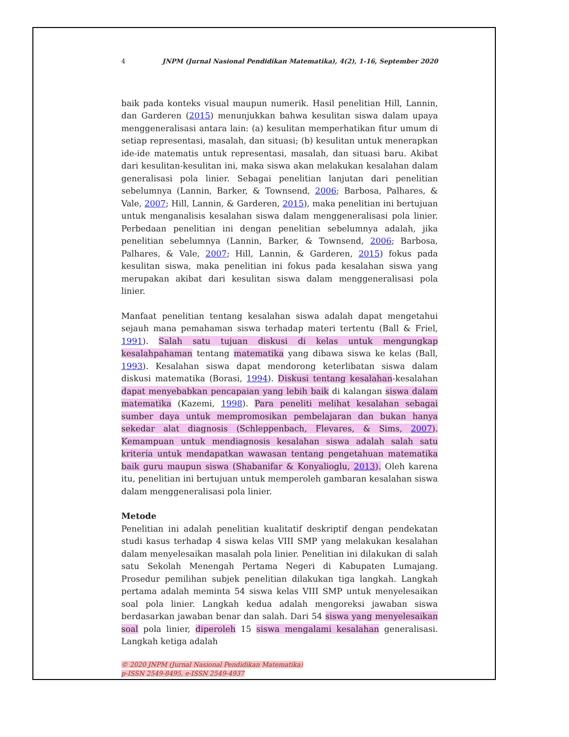4 JNPM (Jurnal Nasional Pendidikan Matematika), 4(2), 1-16, September 2020
baik pada konteks visual maupun numerik. Hasil penelitian Hill, Lannin, dan Garderen (2015) menunjukkan bahwa kesulitan siswa dalam upaya menggeneralisasi antara lain: (a) kesulitan memperhatikan fitur umum di setiap representasi, masalah, dan situasi; (b) kesulitan untuk menerapkan ide-ide matematis untuk representasi, masalah, dan situasi baru. Akibat dari kesulitan-kesulitan ini, maka siswa akan melakukan kesalahan dalam generalisasi pola linier. Sebagai penelitian lanjutan dari penelitian sebelumnya (Lannin, Barker, & Townsend, 2006; Barbosa, Palhares, & Vale, 2007; Hill, Lannin, & Garderen, 2015), maka penelitian ini bertujuan untuk menganalisis kesalahan siswa dalam menggeneralisasi pola linier. Perbedaan penelitian ini dengan penelitian sebelumnya adalah, jika penelitian sebelumnya (Lannin, Barker, & Townsend, 2006; Barbosa, Palhares, & Vale, 2007; Hill, Lannin, & Garderen, 2015) fokus pada kesulitan siswa, maka penelitian ini fokus pada kesalahan siswa yang merupakan akibat dari kesulitan siswa dalam menggeneralisasi pola linier.
Manfaat penelitian tentang kesalahan siswa adalah dapat mengetahui sejauh mana pemahaman siswa terhadap materi tertentu (Ball & Friel, 1991). Salah satu tujuan diskusi di kelas untuk mengungkap kesalahpahaman tentang matematika yang dibawa siswa ke kelas (Ball, 1993). Kesalahan siswa dapat mendorong keterlibatan siswa dalam diskusi matematika (Borasi, 1994). Diskusi tentang kesalahan-kesalahan dapat menyebabkan pencapaian yang lebih baik di kalangan siswa dalam matematika (Kazemi, 1998). Para peneliti melihat kesalahan sebagai sumber daya untuk mempromosikan pembelajaran dan bukan hanya sekedar alat diagnosis (Schleppenbach, Flevares, & Sims, 2007). Kemampuan untuk mendiagnosis kesalahan siswa adalah salah satu kriteria untuk mendapatkan wawasan tentang pengetahuan matematika baik guru maupun siswa (Shabanifar & Konyalioglu, 2013). Oleh karena itu, penelitian ini bertujuan untuk memperoleh gambaran kesalahan siswa dalam menggeneralisasi pola linier.
Metode
Penelitian ini adalah penelitian kualitatif deskriptif dengan pendekatan studi kasus terhadap 4 siswa kelas VIII SMP yang melakukan kesalahan dalam menyelesaikan masalah pola linier. Penelitian ini dilakukan di salah satu Sekolah Menengah Pertama Negeri di Kabupaten Lumajang. Prosedur pemilihan subjek penelitian dilakukan tiga langkah. Langkah pertama adalah meminta 54 siswa kelas VIII SMP untuk menyelesaikan soal pola linier. Langkah kedua adalah mengoreksi jawaban siswa berdasarkan jawaban benar dan salah. Dari 54 siswa yang menyelesaikan soal pola linier, diperoleh 15 siswa mengalami kesalahan generalisasi. Langkah ketiga adalah
© 2020 JNPM (Jurnal Nasional Pendidikan Matematika)
p-ISSN 2549-8495, e-ISSN 2549-4937